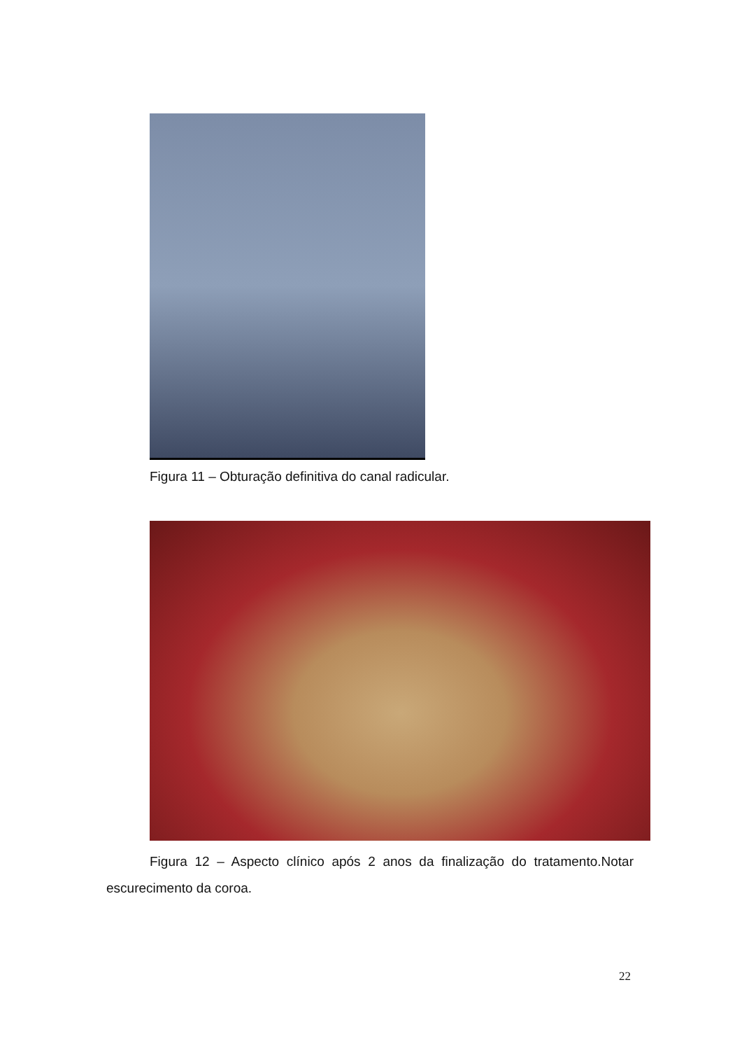Figura 11 – Obturação definitiva do canal radicular.
Figura 12 – Aspecto clínico após 2 anos da finalização do tratamento.Notar escurecimento da coroa.
22